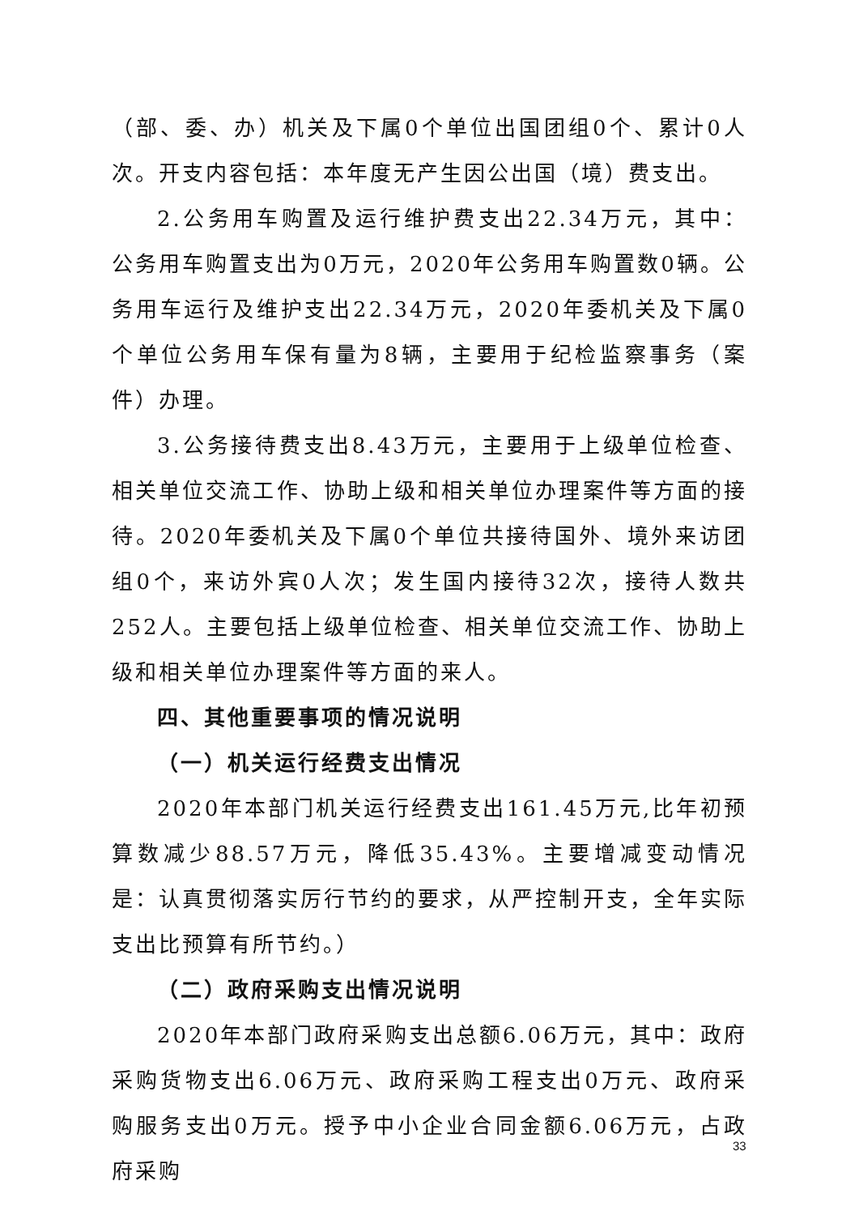（部、委、办）机关及下属0个单位出国团组0个、累计0人次。开支内容包括：本年度无产生因公出国（境）费支出。
2.公务用车购置及运行维护费支出22.34万元，其中：公务用车购置支出为0万元，2020年公务用车购置数0辆。公务用车运行及维护支出22.34万元，2020年委机关及下属0个单位公务用车保有量为8辆，主要用于纪检监察事务（案件）办理。
3.公务接待费支出8.43万元，主要用于上级单位检查、相关单位交流工作、协助上级和相关单位办理案件等方面的接待。2020年委机关及下属0个单位共接待国外、境外来访团组0个，来访外宾0人次；发生国内接待32次，接待人数共252人。主要包括上级单位检查、相关单位交流工作、协助上级和相关单位办理案件等方面的来人。
四、其他重要事项的情况说明
（一）机关运行经费支出情况
2020年本部门机关运行经费支出161.45万元,比年初预算数减少88.57万元，降低35.43%。主要增减变动情况是：认真贯彻落实厉行节约的要求，从严控制开支，全年实际支出比预算有所节约。）
（二）政府采购支出情况说明
2020年本部门政府采购支出总额6.06万元，其中：政府采购货物支出6.06万元、政府采购工程支出0万元、政府采购服务支出0万元。授予中小企业合同金额6.06万元，占政府采购
33